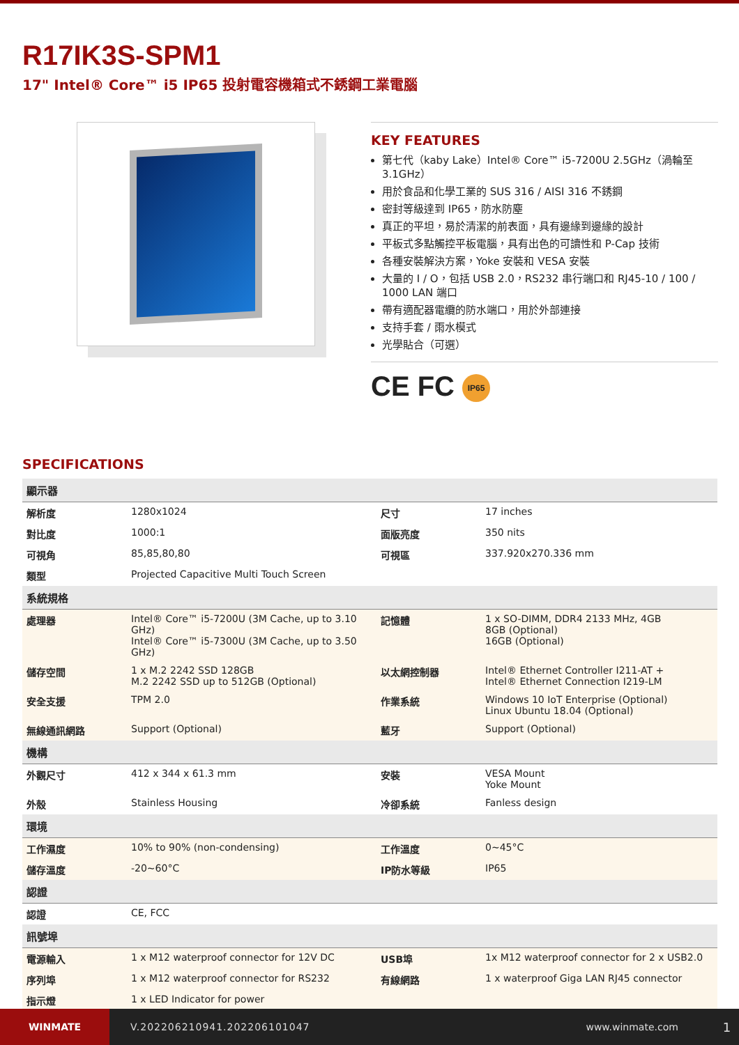R17IK3S-SPM1
17" Intel® Core™ i5 IP65 投射電容機箱式不銹鋼工業電腦
KEY FEATURES
第七代（kaby Lake）Intel® Core™ i5-7200U 2.5GHz（渦輪至 3.1GHz）
用於食品和化學工業的 SUS 316 / AISI 316 不銹鋼
密封等級達到 IP65，防水防塵
真正的平坦，易於清潔的前表面，具有邊緣到邊緣的設計
平板式多點觸控平板電腦，具有出色的可讀性和 P-Cap 技術
各種安裝解決方案，Yoke 安裝和 VESA 安裝
大量的 I / O，包括 USB 2.0，RS232 串行端口和 RJ45-10 / 100 / 1000 LAN 端口
帶有適配器電纜的防水端口，用於外部連接
支持手套 / 雨水模式
光學貼合（可選）
CE FC IP65
SPECIFICATIONS
| 顯示器 | | | |
| --- | --- | --- | --- |
| 解析度 | 1280x1024 | 尺寸 | 17 inches |
| 對比度 | 1000:1 | 面版亮度 | 350 nits |
| 可視角 | 85,85,80,80 | 可視區 | 337.920x270.336 mm |
| 類型 | Projected Capacitive Multi Touch Screen | | |
| 系統規格 | | | |
| 處理器 | Intel® Core™ i5-7200U (3M Cache, up to 3.10 GHz) Intel® Core™ i5-7300U (3M Cache, up to 3.50 GHz) | 記憶體 | 1 x SO-DIMM, DDR4 2133 MHz, 4GB 8GB (Optional) 16GB (Optional) |
| 儲存空間 | 1 x M.2 2242 SSD 128GB M.2 2242 SSD up to 512GB (Optional) | 以太網控制器 | Intel® Ethernet Controller I211-AT + Intel® Ethernet Connection I219-LM |
| 安全支援 | TPM 2.0 | 作業系統 | Windows 10 IoT Enterprise (Optional) Linux Ubuntu 18.04 (Optional) |
| 無線通訊網路 | Support (Optional) | 藍牙 | Support (Optional) |
| 機構 | | | |
| 外觀尺寸 | 412 x 344 x 61.3 mm | 安裝 | VESA Mount Yoke Mount |
| 外殼 | Stainless Housing | 冷卻系統 | Fanless design |
| 環境 | | | |
| 工作濕度 | 10% to 90% (non-condensing) | 工作溫度 | 0~45°C |
| 儲存溫度 | -20~60°C | IP防水等級 | IP65 |
| 認證 | | | |
| 認證 | CE, FCC | | |
| 訊號埠 | | | |
| 電源輸入 | 1 x M12 waterproof connector for 12V DC | USB埠 | 1x M12 waterproof connector for 2 x USB2.0 |
| 序列埠 | 1 x M12 waterproof connector for RS232 | 有線網路 | 1 x waterproof Giga LAN RJ45 connector |
| 指示燈 | 1 x LED Indicator for power | | |
WINMATE V.202206210941.202206101047 www.winmate.com 1